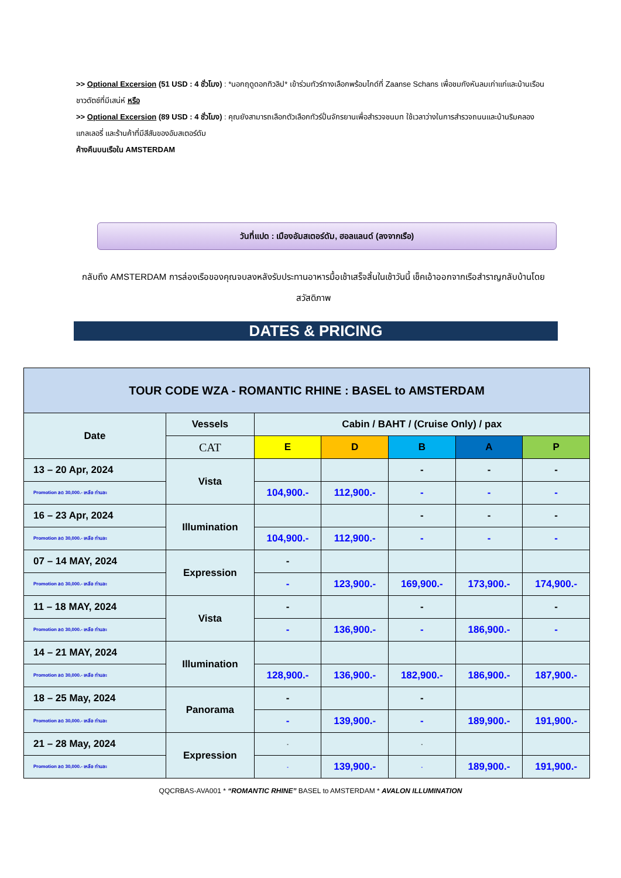>> Optional Excersion (51 USD : 4 ชั่วโมง) : *นอกฤดูดอกทิวลิป* เข้าร่วมทัวร์ทางเลือกพร้อมไกด์ที่ Zaanse Schans เพื่อชมกังหันลมเก่าแก่และบ้านเรือนชาวดัตช์ที่มีเสน่ห์ หรือ
>> Optional Excersion (89 USD : 4 ชั่วโมง) : คุณยังสามารถเลือกตัวเลือกทัวร์ปั่นจักรยานเพื่อสำรวจชนบท ใช้เวลาว่างในการสำรวจถนนและบ้านริมคลอง แกลเลอรี่ และร้านค้าที่มีสีสันของอัมสเตอร์ดัม
ค้างคืนบนเรือใน AMSTERDAM
วันที่แปด : เมืองอัมสเตอร์ดัม, ฮอลแลนด์ (ลงจากเรือ)
กลับถึง AMSTERDAM การล่องเรือของคุณจบลงหลังรับประทานอาหารมื้อเช้าเสร็จสิ้นในเช้าวันนี้ เช็คเอ้าออกจากเรือสำราญกลับบ้านโดยสวัสดิภาพ
DATES & PRICING
| TOUR CODE WZA - ROMANTIC RHINE : BASEL to AMSTERDAM | | | | | | |
| --- | --- | --- | --- | --- | --- | --- |
| Date | Vessels | Cabin / BAHT / (Cruise Only) / pax | | | | |
| | CAT | E | D | B | A | P |
| 13 – 20 Apr, 2024 | Vista | | | - | - | - |
| Promotion ลด 30,000.- เหลือ ท่านละ | | 104,900.- | 112,900.- | - | - | - |
| 16 – 23 Apr, 2024 | Illumination | | | - | - | - |
| Promotion ลด 30,000.- เหลือ ท่านละ | | 104,900.- | 112,900.- | - | - | - |
| 07 – 14 MAY, 2024 | Expression | - | | | | |
| Promotion ลด 30,000.- เหลือ ท่านละ | | - | 123,900.- | 169,900.- | 173,900.- | 174,900.- |
| 11 – 18 MAY, 2024 | Vista | - | | - | | - |
| Promotion ลด 30,000.- เหลือ ท่านละ | | - | 136,900.- | - | 186,900.- | - |
| 14 – 21 MAY, 2024 | Illumination | | | | | |
| Promotion ลด 30,000.- เหลือ ท่านละ | | 128,900.- | 136,900.- | 182,900.- | 186,900.- | 187,900.- |
| 18 – 25 May, 2024 | Panorama | - | | - | | |
| Promotion ลด 30,000.- เหลือ ท่านละ | | - | 139,900.- | - | 189,900.- | 191,900.- |
| 21 – 28 May, 2024 | Expression | - | | - | | |
| Promotion ลด 30,000.- เหลือ ท่านละ | | - | 139,900.- | - | 189,900.- | 191,900.- |
QQCRBAS-AVA001 * “ROMANTIC RHINE” BASEL to AMSTERDAM * AVALON ILLUMINATION